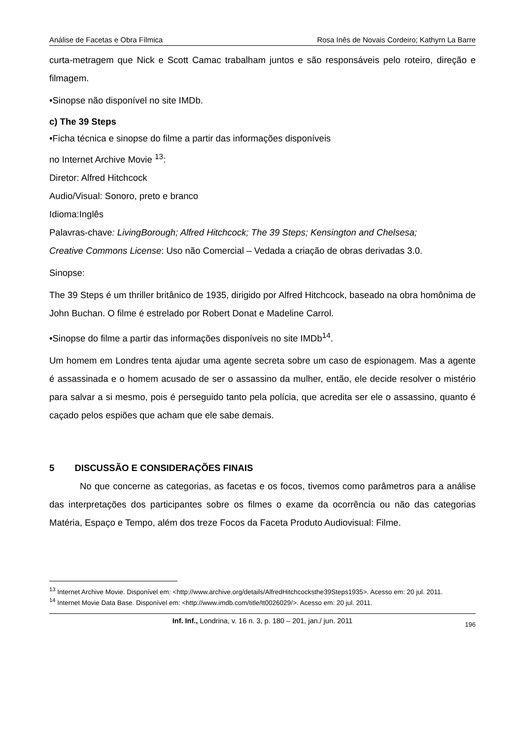Análise de Facetas e Obra Fílmica Rosa Inês de Novais Cordeiro; Kathyrn La Barre
curta-metragem que Nick e Scott Camac trabalham juntos e são responsáveis pelo roteiro, direção e filmagem.
•Sinopse não disponível no site IMDb.
c) The 39 Steps
•Ficha técnica e sinopse do filme a partir das informações disponíveis
no Internet Archive Movie <sup>13</sup>:
Diretor: Alfred Hitchcock
Audio/Visual: Sonoro, preto e branco
Idioma:Inglês
Palavras-chave: LivingBorough; Alfred Hitchcock; The 39 Steps; Kensington and Chelsesa;
Creative Commons License: Uso não Comercial – Vedada a criação de obras derivadas 3.0.
Sinopse:
The 39 Steps é um thriller britânico de 1935, dirigido por Alfred Hitchcock, baseado na obra homônima de John Buchan. O filme é estrelado por Robert Donat e Madeline Carrol.
•Sinopse do filme a partir das informações disponíveis no site IMDb<sup>14</sup>.
Um homem em Londres tenta ajudar uma agente secreta sobre um caso de espionagem. Mas a agente é assassinada e o homem acusado de ser o assassino da mulher, então, ele decide resolver o mistério para salvar a si mesmo, pois é perseguido tanto pela polícia, que acredita ser ele o assassino, quanto é caçado pelos espiões que acham que ele sabe demais.
5 DISCUSSÃO E CONSIDERAÇÕES FINAIS
No que concerne as categorias, as facetas e os focos, tivemos como parâmetros para a análise das interpretações dos participantes sobre os filmes o exame da ocorrência ou não das categorias Matéria, Espaço e Tempo, além dos treze Focos da Faceta Produto Audiovisual: Filme.
<sup>13</sup> Internet Archive Movie. Disponível em: <http://www.archive.org/details/AlfredHitchcocksthe39Steps1935>. Acesso em: 20 jul. 2011.
<sup>14</sup> Internet Movie Data Base. Disponível em: <http://www.imdb.com/title/tt0026029/>. Acesso em: 20 jul. 2011.
Inf. Inf., Londrina, v. 16 n. 3, p. 180 – 201, jan./ jun. 2011 196